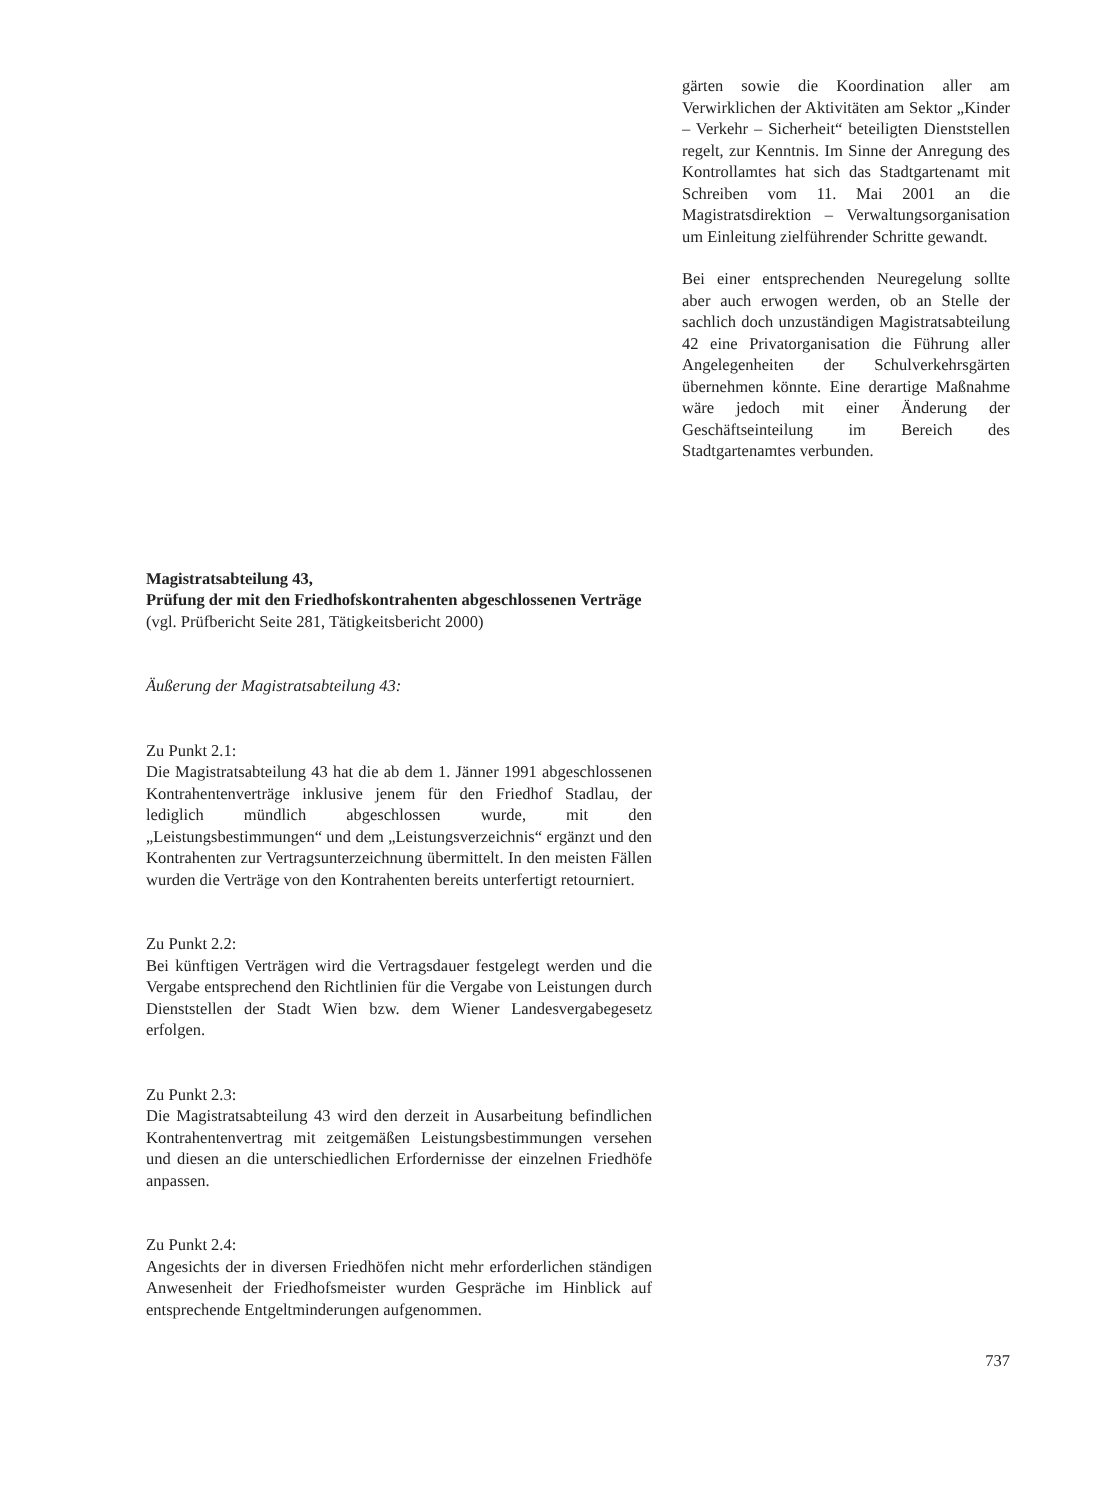gärten sowie die Koordination aller am Verwirklichen der Aktivitäten am Sektor „Kinder – Verkehr – Sicherheit“ beteiligten Dienststellen regelt, zur Kenntnis. Im Sinne der Anregung des Kontrollamtes hat sich das Stadtgartenamt mit Schreiben vom 11. Mai 2001 an die Magistratsdirektion – Verwaltungsorganisation um Einleitung zielführender Schritte gewandt.
Bei einer entsprechenden Neuregelung sollte aber auch erwogen werden, ob an Stelle der sachlich doch unzuständigen Magistratsabteilung 42 eine Privatorganisation die Führung aller Angelegenheiten der Schulverkehrsgärten übernehmen könnte. Eine derartige Maßnahme wäre jedoch mit einer Änderung der Geschäftseinteilung im Bereich des Stadtgartenamtes verbunden.
Magistratsabteilung 43,
Prüfung der mit den Friedhofskontrahenten abgeschlossenen Verträge
(vgl. Prüfbericht Seite 281, Tätigkeitsbericht 2000)
Äußerung der Magistratsabteilung 43:
Zu Punkt 2.1:
Die Magistratsabteilung 43 hat die ab dem 1. Jänner 1991 abgeschlossenen Kontrahentenverträge inklusive jenem für den Friedhof Stadlau, der lediglich mündlich abgeschlossen wurde, mit den „Leistungsbestimmungen“ und dem „Leistungsverzeichnis“ ergänzt und den Kontrahenten zur Vertragsunterzeichnung übermittelt. In den meisten Fällen wurden die Verträge von den Kontrahenten bereits unterfertigt retourniert.
Zu Punkt 2.2:
Bei künftigen Verträgen wird die Vertragsdauer festgelegt werden und die Vergabe entsprechend den Richtlinien für die Vergabe von Leistungen durch Dienststellen der Stadt Wien bzw. dem Wiener Landesvergabegesetz erfolgen.
Zu Punkt 2.3:
Die Magistratsabteilung 43 wird den derzeit in Ausarbeitung befindlichen Kontrahentenvertrag mit zeitgemäßen Leistungsbestimmungen versehen und diesen an die unterschiedlichen Erfordernisse der einzelnen Friedhöfe anpassen.
Zu Punkt 2.4:
Angesichts der in diversen Friedhöfen nicht mehr erforderlichen ständigen Anwesenheit der Friedhofsmeister wurden Gespräche im Hinblick auf entsprechende Entgeltminderungen aufgenommen.
737